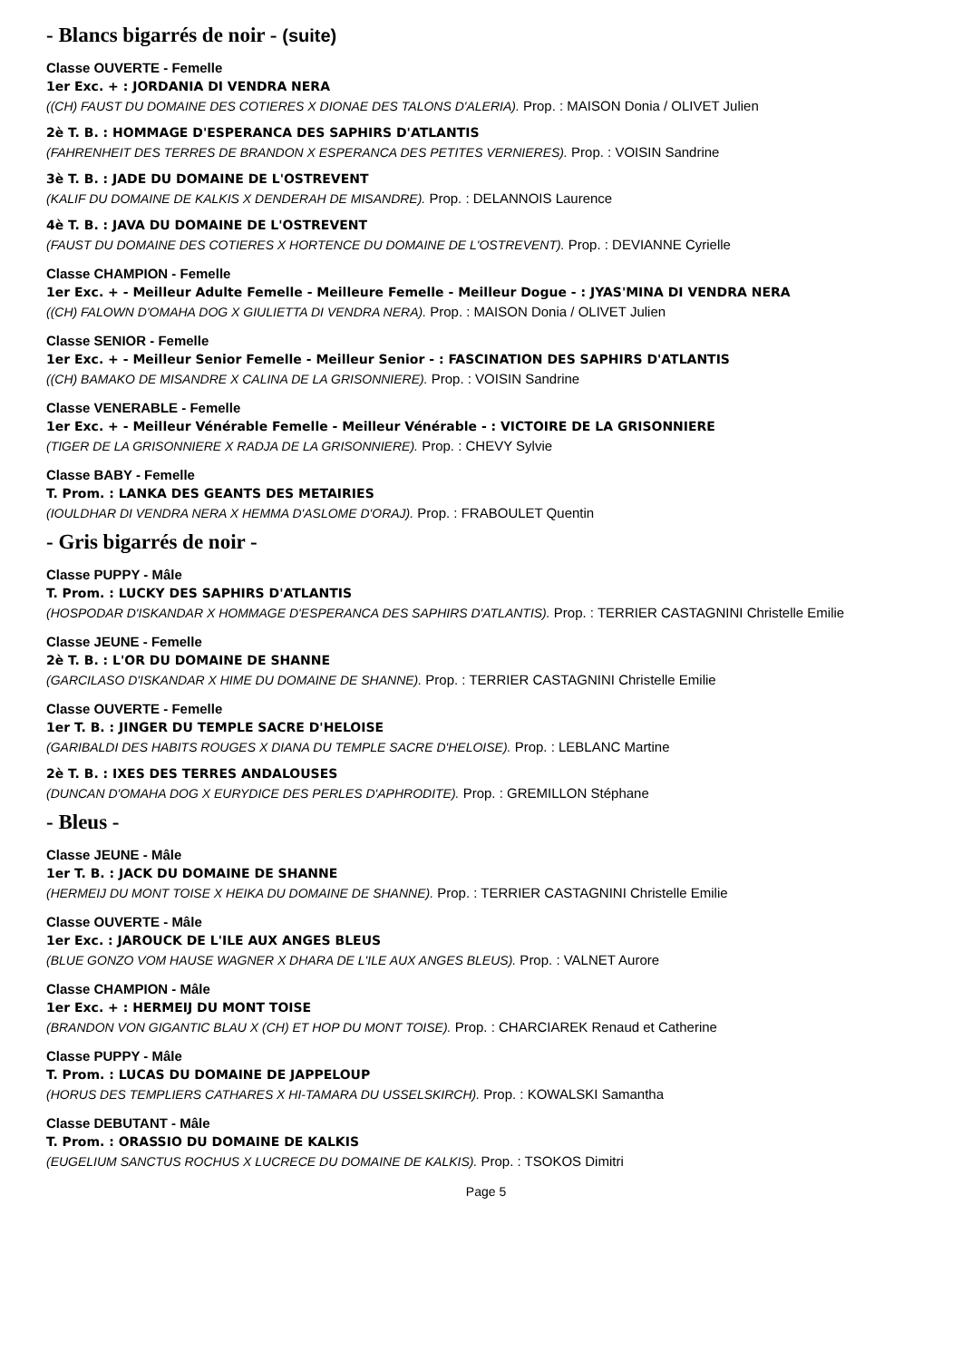- Blancs bigarrés de noir - (suite)
Classe OUVERTE - Femelle
1er Exc. + : JORDANIA DI VENDRA NERA
((CH) FAUST DU DOMAINE DES COTIERES X DIONAE DES TALONS D'ALERIA). Prop. : MAISON Donia / OLIVET Julien
2è T. B. : HOMMAGE D'ESPERANCA DES SAPHIRS D'ATLANTIS
(FAHRENHEIT DES TERRES DE BRANDON X ESPERANCA DES PETITES VERNIERES). Prop. : VOISIN Sandrine
3è T. B. : JADE DU DOMAINE DE L'OSTREVENT
(KALIF DU DOMAINE DE KALKIS X DENDERAH DE MISANDRE). Prop. : DELANNOIS Laurence
4è T. B. : JAVA DU DOMAINE DE L'OSTREVENT
(FAUST DU DOMAINE DES COTIERES X HORTENCE DU DOMAINE DE L'OSTREVENT). Prop. : DEVIANNE Cyrielle
Classe CHAMPION - Femelle
1er Exc. + - Meilleur Adulte Femelle - Meilleure Femelle - Meilleur Dogue - : JYAS'MINA DI VENDRA NERA
((CH) FALOWN D'OMAHA DOG X GIULIETTA DI VENDRA NERA). Prop. : MAISON Donia / OLIVET Julien
Classe SENIOR - Femelle
1er Exc. + - Meilleur Senior Femelle - Meilleur Senior - : FASCINATION DES SAPHIRS D'ATLANTIS
((CH) BAMAKO DE MISANDRE X CALINA DE LA GRISONNIERE). Prop. : VOISIN Sandrine
Classe VENERABLE - Femelle
1er Exc. + - Meilleur Vénérable Femelle - Meilleur Vénérable - : VICTOIRE DE LA GRISONNIERE
(TIGER DE LA GRISONNIERE X RADJA DE LA GRISONNIERE). Prop. : CHEVY Sylvie
Classe BABY - Femelle
T. Prom. : LANKA DES GEANTS DES METAIRIES
(IOULDHAR DI VENDRA NERA X HEMMA D'ASLOME D'ORAJ). Prop. : FRABOULET Quentin
- Gris bigarrés de noir -
Classe PUPPY - Mâle
T. Prom. : LUCKY DES SAPHIRS D'ATLANTIS
(HOSPODAR D'ISKANDAR X HOMMAGE D'ESPERANCA DES SAPHIRS D'ATLANTIS). Prop. : TERRIER CASTAGNINI Christelle Emilie
Classe JEUNE - Femelle
2è T. B. : L'OR DU DOMAINE DE SHANNE
(GARCILASO D'ISKANDAR X HIME DU DOMAINE DE SHANNE). Prop. : TERRIER CASTAGNINI Christelle Emilie
Classe OUVERTE - Femelle
1er T. B. : JINGER DU TEMPLE SACRE D'HELOISE
(GARIBALDI DES HABITS ROUGES X DIANA DU TEMPLE SACRE D'HELOISE). Prop. : LEBLANC Martine
2è T. B. : IXES DES TERRES ANDALOUSES
(DUNCAN D'OMAHA DOG X EURYDICE DES PERLES D'APHRODITE). Prop. : GREMILLON Stéphane
- Bleus -
Classe JEUNE - Mâle
1er T. B. : JACK DU DOMAINE DE SHANNE
(HERMEIJ DU MONT TOISE X HEIKA DU DOMAINE DE SHANNE). Prop. : TERRIER CASTAGNINI Christelle Emilie
Classe OUVERTE - Mâle
1er Exc. : JAROUCK DE L'ILE AUX ANGES BLEUS
(BLUE GONZO VOM HAUSE WAGNER X DHARA DE L'ILE AUX ANGES BLEUS). Prop. : VALNET Aurore
Classe CHAMPION - Mâle
1er Exc. + : HERMEIJ DU MONT TOISE
(BRANDON VON GIGANTIC BLAU X (CH) ET HOP DU MONT TOISE). Prop. : CHARCIAREK Renaud et Catherine
Classe PUPPY - Mâle
T. Prom. : LUCAS DU DOMAINE DE JAPPELOUP
(HORUS DES TEMPLIERS CATHARES X HI-TAMARA DU USSELSKIRCH). Prop. : KOWALSKI Samantha
Classe DEBUTANT - Mâle
T. Prom. : ORASSIO DU DOMAINE DE KALKIS
(EUGELIUM SANCTUS ROCHUS X LUCRECE DU DOMAINE DE KALKIS). Prop. : TSOKOS Dimitri
Page 5